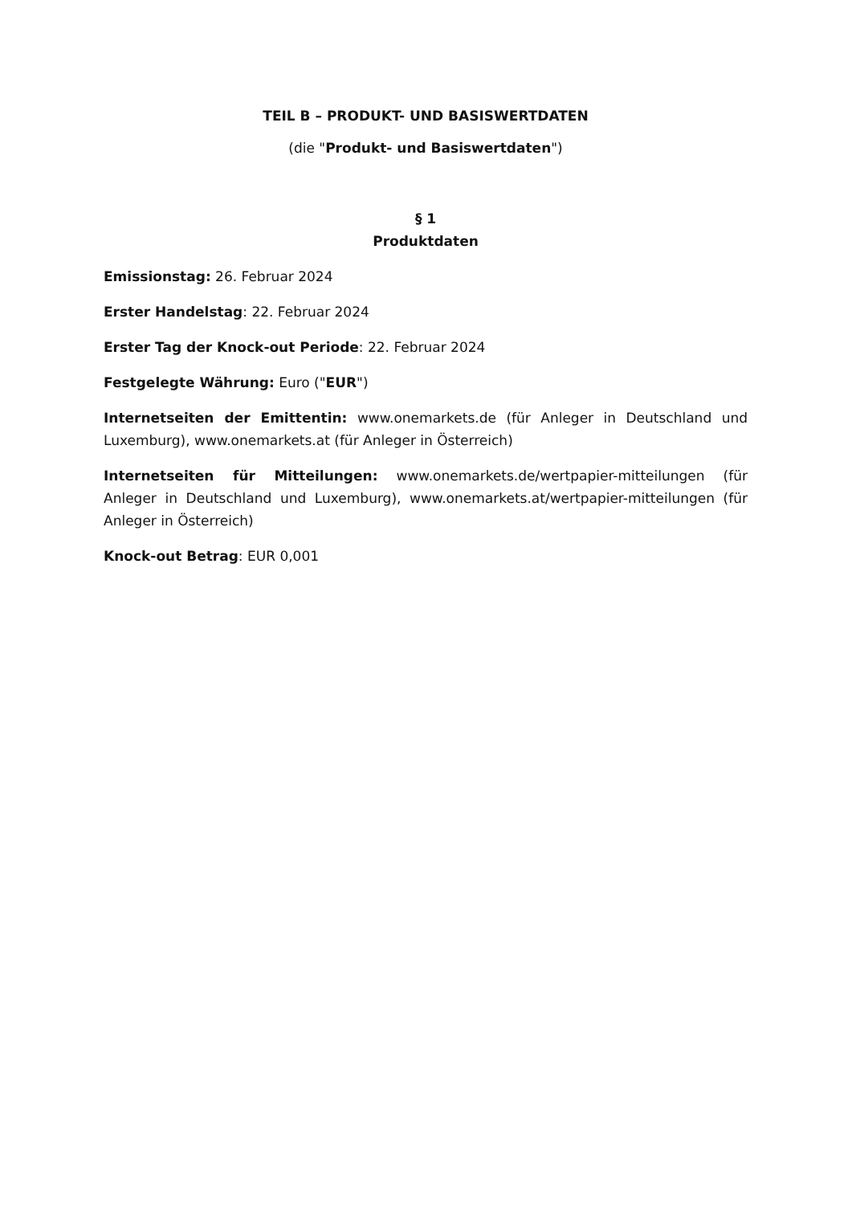TEIL B – PRODUKT- UND BASISWERTDATEN
(die "Produkt- und Basiswertdaten")
§ 1
Produktdaten
Emissionstag: 26. Februar 2024
Erster Handelstag: 22. Februar 2024
Erster Tag der Knock-out Periode: 22. Februar 2024
Festgelegte Währung: Euro ("EUR")
Internetseiten der Emittentin: www.onemarkets.de (für Anleger in Deutschland und Luxemburg), www.onemarkets.at (für Anleger in Österreich)
Internetseiten für Mitteilungen: www.onemarkets.de/wertpapier-mitteilungen (für Anleger in Deutschland und Luxemburg), www.onemarkets.at/wertpapier-mitteilungen (für Anleger in Österreich)
Knock-out Betrag: EUR 0,001